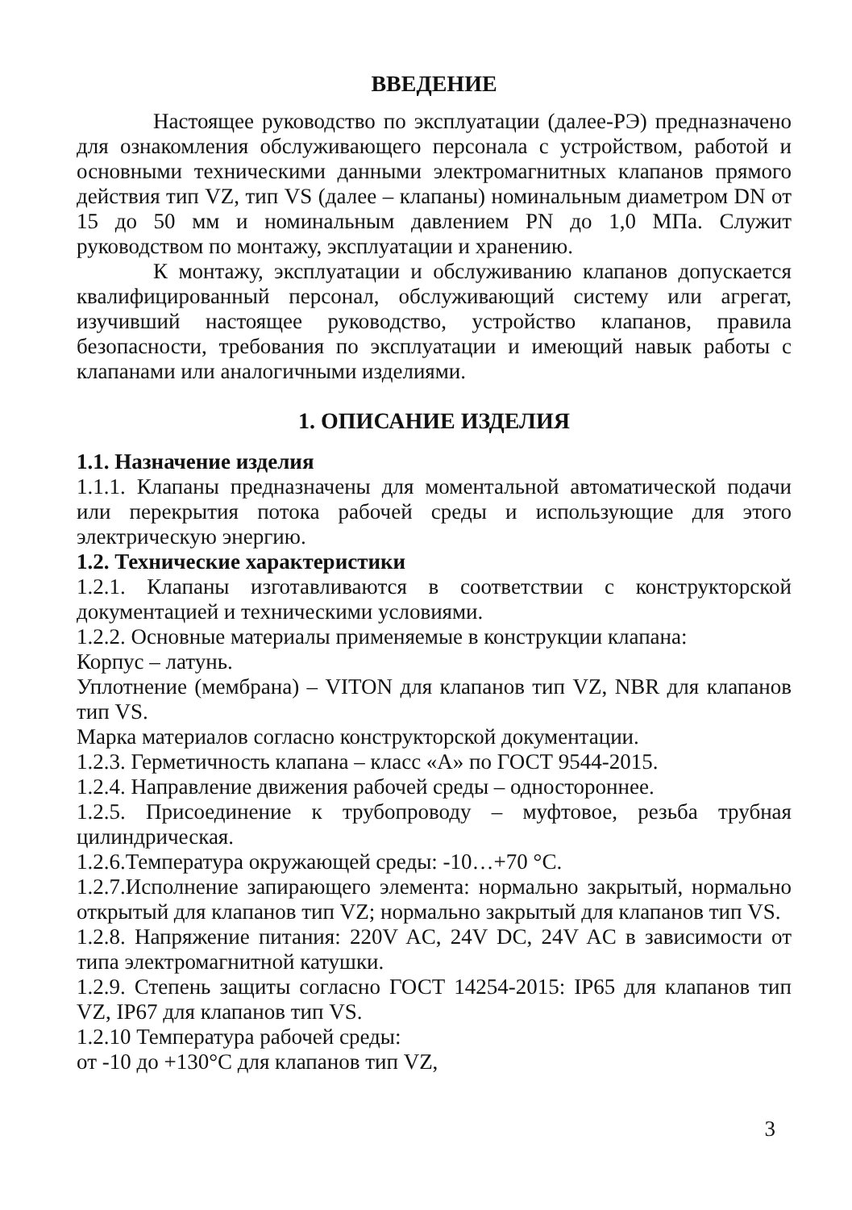ВВЕДЕНИЕ
Настоящее руководство по эксплуатации (далее-РЭ) предназначено для ознакомления обслуживающего персонала с устройством, работой и основными техническими данными электромагнитных клапанов прямого действия тип VZ, тип VS (далее – клапаны) номинальным диаметром DN от 15 до 50 мм и номинальным давлением PN до 1,0 МПа. Служит руководством по монтажу, эксплуатации и хранению.
К монтажу, эксплуатации и обслуживанию клапанов допускается квалифицированный персонал, обслуживающий систему или агрегат, изучивший настоящее руководство, устройство клапанов, правила безопасности, требования по эксплуатации и имеющий навык работы с клапанами или аналогичными изделиями.
1. ОПИСАНИЕ ИЗДЕЛИЯ
1.1. Назначение изделия
1.1.1. Клапаны предназначены для моментальной автоматической подачи или перекрытия потока рабочей среды и использующие для этого электрическую энергию.
1.2. Технические характеристики
1.2.1. Клапаны изготавливаются в соответствии с конструкторской документацией и техническими условиями.
1.2.2. Основные материалы применяемые в конструкции клапана:
Корпус – латунь.
Уплотнение (мембрана) – VITON для клапанов тип VZ, NBR для клапанов тип VS.
Марка материалов согласно конструкторской документации.
1.2.3. Герметичность клапана – класс «А» по ГОСТ 9544-2015.
1.2.4. Направление движения рабочей среды – одностороннее.
1.2.5. Присоединение к трубопроводу – муфтовое, резьба трубная цилиндрическая.
1.2.6.Температура окружающей среды: -10…+70 °С.
1.2.7.Исполнение запирающего элемента: нормально закрытый, нормально открытый для клапанов тип VZ; нормально закрытый для клапанов тип VS.
1.2.8. Напряжение питания: 220V AC, 24V DC, 24V AC в зависимости от типа электромагнитной катушки.
1.2.9. Степень защиты согласно ГОСТ 14254-2015: IP65 для клапанов тип VZ, IP67 для клапанов тип VS.
1.2.10 Температура рабочей среды:
от -10 до +130°С для клапанов тип VZ,
3